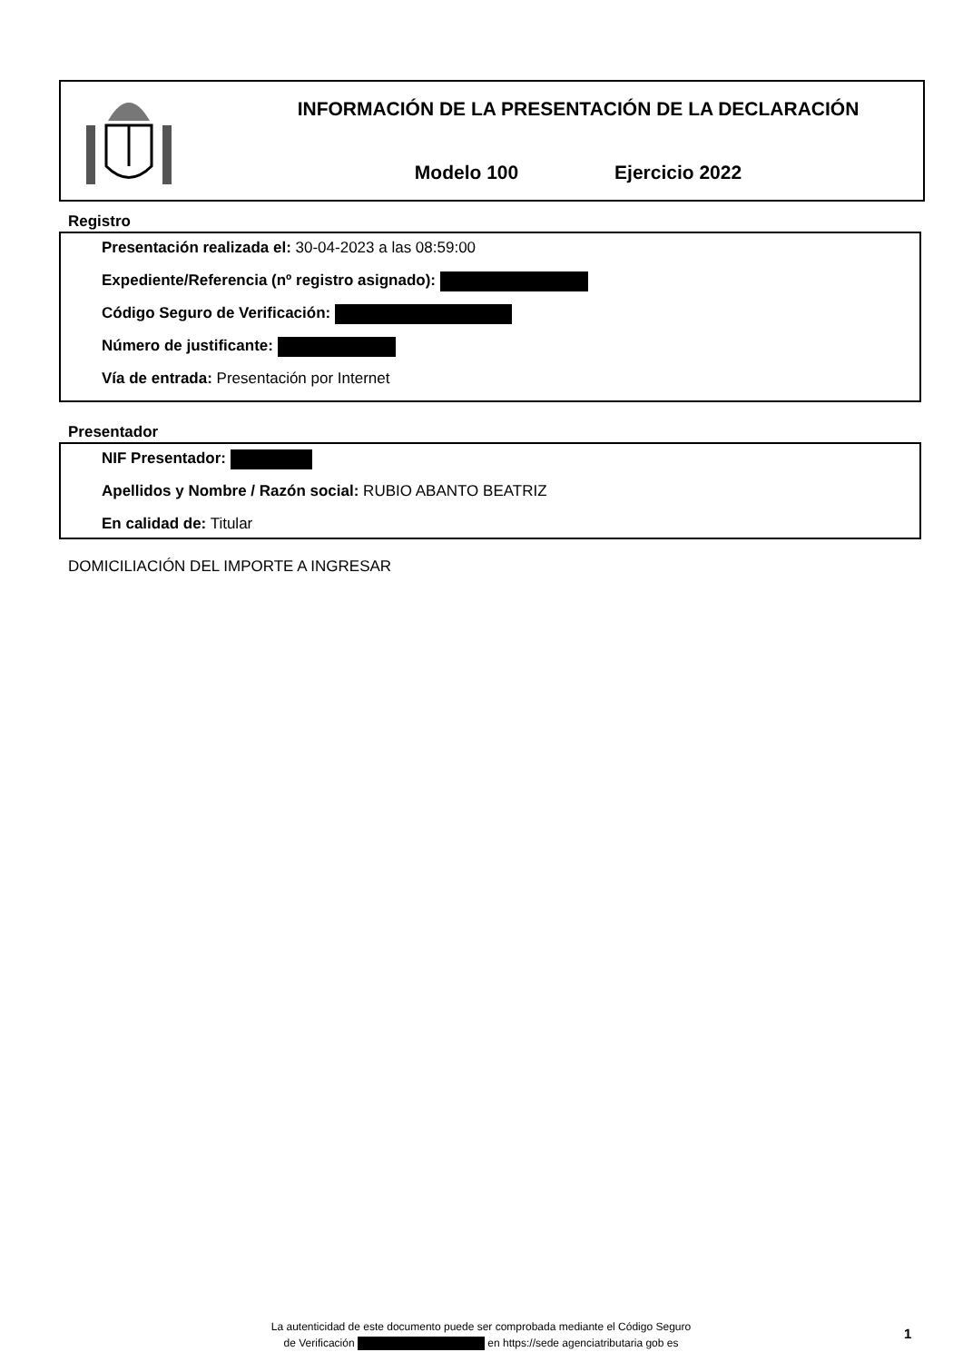INFORMACIÓN DE LA PRESENTACIÓN DE LA DECLARACIÓN
Modelo 100 Ejercicio 2022
Registro
Presentación realizada el: 30-04-2023 a las 08:59:00
Expediente/Referencia (nº registro asignado):
Código Seguro de Verificación:
Número de justificante:
Vía de entrada: Presentación por Internet
Presentador
NIF Presentador:
Apellidos y Nombre / Razón social: RUBIO ABANTO BEATRIZ
En calidad de: Titular
DOMICILIACIÓN DEL IMPORTE A INGRESAR
La autenticidad de este documento puede ser comprobada mediante el Código Seguro
de Verificación en https://sede agenciatributaria gob es
1